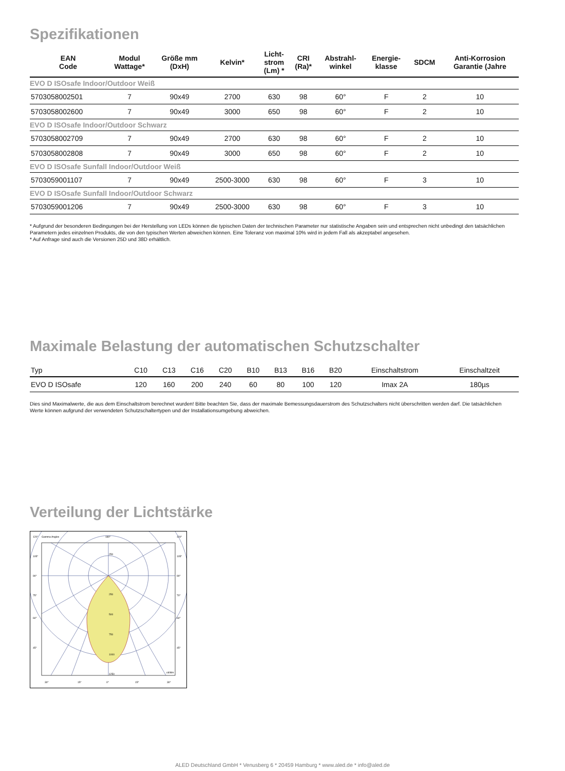Spezifikationen
| EAN Code | Modul Wattage* | Größe mm (DxH) | Kelvin* | Licht- strom (Lm) * | CRI (Ra)* | Abstrahl- winkel | Energie- klasse | SDCM | Anti-Korrosion Garantie (Jahre |
| --- | --- | --- | --- | --- | --- | --- | --- | --- | --- |
| EVO D ISOsafe Indoor/Outdoor Weiß | | | | | | | | | |
| 5703058002501 | 7 | 90x49 | 2700 | 630 | 98 | 60° | F | 2 | 10 |
| 5703058002600 | 7 | 90x49 | 3000 | 650 | 98 | 60° | F | 2 | 10 |
| EVO D ISOsafe Indoor/Outdoor Schwarz | | | | | | | | | |
| 5703058002709 | 7 | 90x49 | 2700 | 630 | 98 | 60° | F | 2 | 10 |
| 5703058002808 | 7 | 90x49 | 3000 | 650 | 98 | 60° | F | 2 | 10 |
| EVO D ISOsafe Sunfall Indoor/Outdoor Weiß | | | | | | | | | |
| 5703059001107 | 7 | 90x49 | 2500-3000 | 630 | 98 | 60° | F | 3 | 10 |
| EVO D ISOsafe Sunfall Indoor/Outdoor Schwarz | | | | | | | | | |
| 5703059001206 | 7 | 90x49 | 2500-3000 | 630 | 98 | 60° | F | 3 | 10 |
* Aufgrund der besonderen Bedingungen bei der Herstellung von LEDs können die typischen Daten der technischen Parameter nur statistische Angaben sein und entsprechen nicht unbedingt den tatsächlichen Parametern jedes einzelnen Produkts, die von den typischen Werten abweichen können. Eine Toleranz von maximal 10% wird in jedem Fall als akzeptabel angesehen.
* Auf Anfrage sind auch die Versionen 25D und 38D erhältlich.
Maximale Belastung der automatischen Schutzschalter
| Typ | C10 | C13 | C16 | C20 | B10 | B13 | B16 | B20 | Einschaltstrom | Einschaltzeit |
| --- | --- | --- | --- | --- | --- | --- | --- | --- | --- | --- |
| EVO D ISOsafe | 120 | 160 | 200 | 240 | 60 | 80 | 100 | 120 | Imax 2A | 180µs |
Dies sind Maximalwerte, die aus dem Einschaltstrom berechnet wurden! Bitte beachten Sie, dass der maximale Bemessungsdauerstrom des Schutzschalters nicht überschritten werden darf. Die tatsächlichen Werte können aufgrund der verwendeten Schutzschaltertypen und der Installationsumgebung abweichen.
Verteilung der Lichtstärke
120°
Gamma Angles
180°
120°
105°
90°
75°
60°
45°
105°
90°
70°
60°
45°
250
250
500
750
1000
1250
cd/klm
30°
15°
0°
15°
30°
ALED Deutschland GmbH * Venusberg 6 * 20459 Hamburg * www.aled.de * info@aled.de